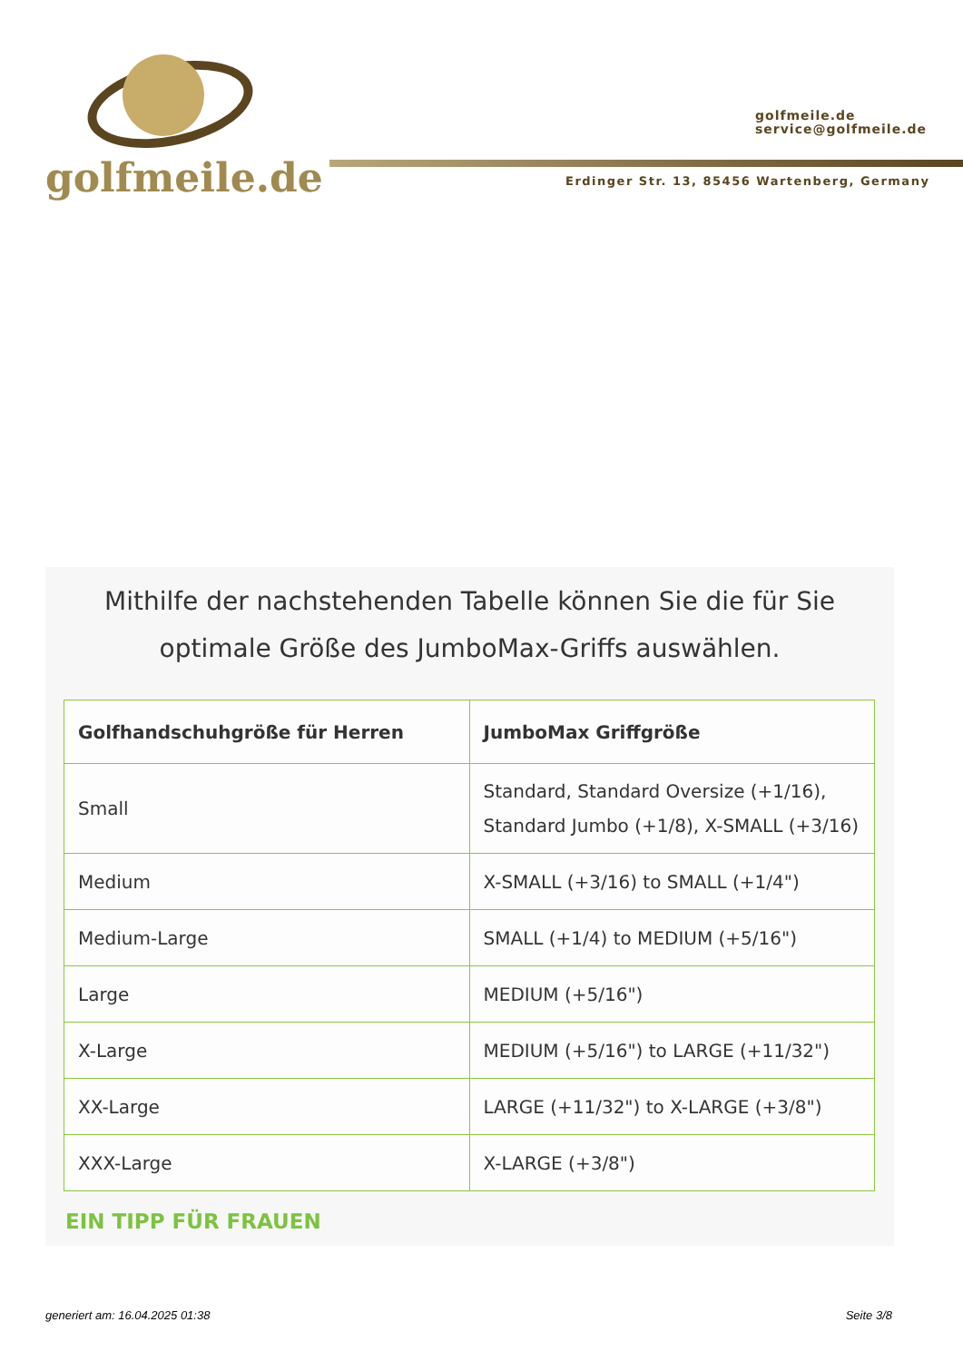golfmeile.de
golfmeile.de
service@golfmeile.de
Erdinger Str. 13, 85456 Wartenberg, Germany
Mithilfe der nachstehenden Tabelle können Sie die für Sie optimale Größe des JumboMax-Griffs auswählen.
| Golfhandschuhgröße für Herren | JumboMax Griffgröße |
| --- | --- |
| Small | Standard, Standard Oversize (+1/16), Standard Jumbo (+1/8), X-SMALL (+3/16) |
| Medium | X-SMALL (+3/16) to SMALL (+1/4") |
| Medium-Large | SMALL (+1/4) to MEDIUM (+5/16") |
| Large | MEDIUM (+5/16") |
| X-Large | MEDIUM (+5/16") to LARGE (+11/32") |
| XX-Large | LARGE (+11/32") to X-LARGE (+3/8") |
| XXX-Large | X-LARGE (+3/8") |
EIN TIPP FÜR FRAUEN
generiert am: 16.04.2025 01:38 Seite 3/8